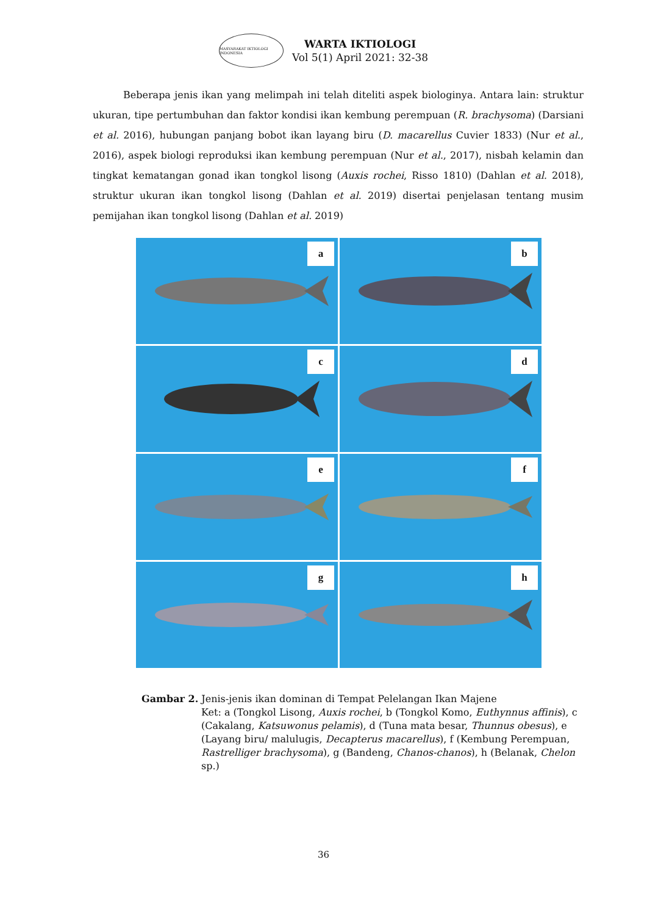MASYARAKAT IKTIOLOGI INDONESIA
WARTA IKTIOLOGI
Vol 5(1) April 2021: 32-38
Beberapa jenis ikan yang melimpah ini telah diteliti aspek biologinya. Antara lain: struktur ukuran, tipe pertumbuhan dan faktor kondisi ikan kembung perempuan (R. brachysoma) (Darsiani et al. 2016), hubungan panjang bobot ikan layang biru (D. macarellus Cuvier 1833) (Nur et al., 2016), aspek biologi reproduksi ikan kembung perempuan (Nur et al., 2017), nisbah kelamin dan tingkat kematangan gonad ikan tongkol lisong (Auxis rochei, Risso 1810) (Dahlan et al. 2018), struktur ukuran ikan tongkol lisong (Dahlan et al. 2019) disertai penjelasan tentang musim pemijahan ikan tongkol lisong (Dahlan et al. 2019)
a
b
c
d
e
f
g
h
Gambar 2. Jenis-jenis ikan dominan di Tempat Pelelangan Ikan Majene
Ket: a (Tongkol Lisong, Auxis rochei, b (Tongkol Komo, Euthynnus affinis), c (Cakalang, Katsuwonus pelamis), d (Tuna mata besar, Thunnus obesus), e (Layang biru/ malulugis, Decapterus macarellus), f (Kembung Perempuan, Rastrelliger brachysoma), g (Bandeng, Chanos-chanos), h (Belanak, Chelon sp.)
36